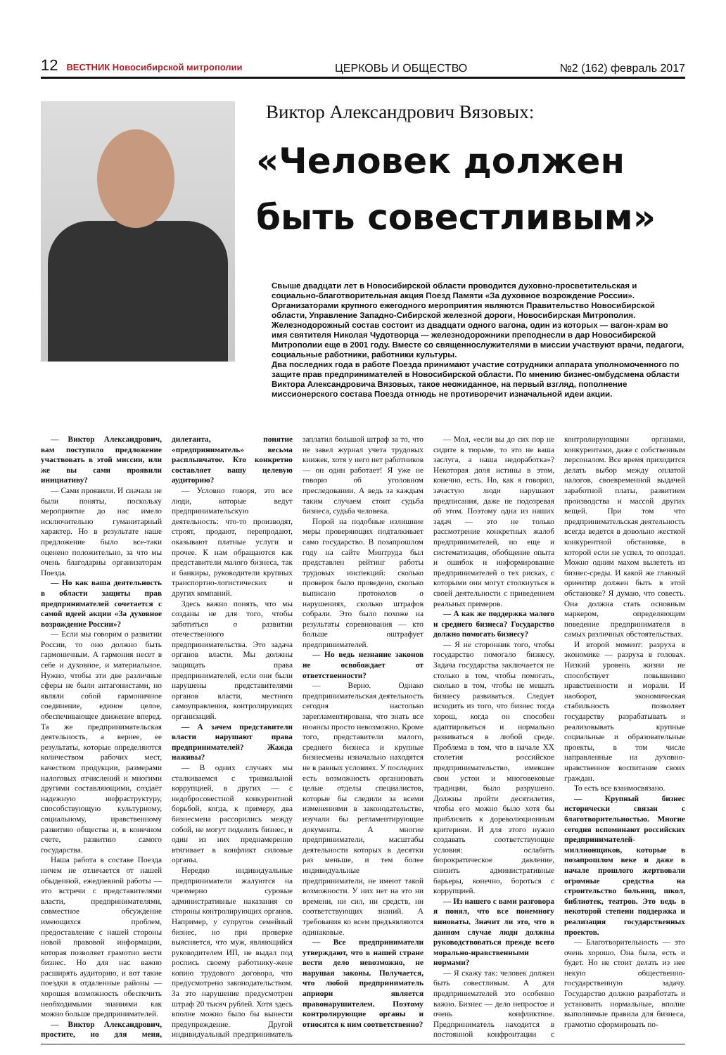12 ВЕСТНИК Новосибирской митрополии
ЦЕРКОВЬ И ОБЩЕСТВО
№2 (162) февраль 2017
Виктор Александрович Вязовых:
«Человек должен быть совестливым»
Свыше двадцати лет в Новосибирской области проводится духовно-просветительская и социально-благотворительная акция Поезд Памяти «За духовное возрождение России». Организаторами крупного ежегодного мероприятия являются Правительство Новосибирской области, Управление Западно-Сибирской железной дороги, Новосибирская Митрополия. Железнодорожный состав состоит из двадцати одного вагона, один из которых — вагон-храм во имя святителя Николая Чудотворца — железнодорожники преподнесли в дар Новосибирской Митрополии еще в 2001 году. Вместе со священнослужителями в миссии участвуют врачи, педагоги, социальные работники, работники культуры.
Два последних года в работе Поезда принимают участие сотрудники аппарата уполномоченного по защите прав предпринимателей в Новосибирской области. По мнению бизнес-омбудсмена области Виктора Александровича Вязовых, такое неожиданное, на первый взгляд, пополнение миссионерского состава Поезда отнюдь не противоречит изначальной идеи акции.
— Виктор Александрович, вам поступило предложение участвовать в этой миссии, или же вы сами проявили инициативу?
— Сами проявили. И сначала не были поняты, поскольку мероприятие до нас имело исключительно гуманитарный характер. Но в результате наше предложение было все-таки оценено положительно, за что мы очень благодарны организаторам Поезда.
— Но как ваша деятельность в области защиты прав предпринимателей сочетается с самой идеей акции «За духовное возрождение России»?
— Если мы говорим о развитии России, то оно должно быть гармоничным. А гармония несет в себе и духовное, и материальное. Нужно, чтобы эти две различные сферы не были антагонистами, но являли собой гармоничное соединение, единое целое, обеспечивающее движение вперед. Та же предпринимательская деятельность, а вернее, ее результаты, которые определяются количеством рабочих мест, качеством продукции, размерами налоговых отчислений и многими другими составляющими, создаёт надежную инфраструктуру, способствующую культурному, социальному, нравственному развитию общества и, в конечном счете, развитию самого государства.
Наша работа в составе Поезда ничем не отличается от нашей обыденной, ежедневной работы — это встречи с представителями власти, предпринимателями, совместное обсуждение имеющихся проблем, предоставление с нашей стороны новой правовой информации, которая позволяет грамотно вести бизнес. Но для нас важно расширять аудиторию, и вот такие поездки в отдаленные районы — хорошая возможность обеспечить необходимыми знаниями как можно больше предпринимателей.
— Виктор Александрович, простите, но для меня, дилетанта, понятие «предприниматель» весьма расплывчатое. Кто конкретно составляет вашу целевую аудиторию?
— Условно говоря, это все люди, которые ведут предпринимательскую деятельность: что-то производят, строят, продают, перепродают, оказывают платные услуги и прочее. К нам обращаются как представители малого бизнеса, так и банкиры, руководители крупных транспортно-логистических и других компаний.
Здесь важно понять, что мы созданы не для того, чтобы заботиться о развитии отечественного предпринимательства. Это задача органов власти. Мы должны защищать права предпринимателей, если они были нарушены представителями органов власти, местного самоуправления, контролирующих организаций.
— А зачем представители власти нарушают права предпринимателей? Жажда наживы?
— В одних случаях мы сталкиваемся с тривиальной коррупцией, в других — с недобросовестной конкурентной борьбой, когда, к примеру, два бизнесмена рассорились между собой, не могут поделить бизнес, и один из них преднамеренно втягивает в конфликт силовые органы.
Нередко индивидуальные предприниматели жалуются на чрезмерно суровые административные наказания со стороны контролирующих органов. Например, у супругов семейный бизнес, но при проверке выясняется, что муж, являющийся руководителем ИП, не выдал под роспись своему работнику-жене копию трудового договора, что предусмотрено законодательством. За это нарушение предусмотрен штраф 20 тысяч рублей. Хотя здесь вполне можно было бы вынести предупреждение. Другой индивидуальный предприниматель заплатил большой штраф за то, что не завел журнал учета трудовых книжек, хотя у него нет работников — он один работает! Я уже не говорю об уголовном преследовании. А ведь за каждым таким случаем стоит судьба бизнеса, судьба человека.
Порой на подобные излишние меры проверяющих подталкивает само государство. В позапрошлом году на сайте Минтруда был представлен рейтинг работы трудовых инспекций: сколько проверок было проведено, сколько выписано протоколов о нарушениях, сколько штрафов собрали. Это было похоже на результаты соревнования — кто больше оштрафует предпринимателей.
— Но ведь незнание законов не освобождает от ответственности?
— Верно. Однако предпринимательская деятельность сегодня настолько зарегламентирована, что знать все нюансы просто невозможно. Кроме того, представители малого, среднего бизнеса и крупные бизнесмены изначально находятся не в равных условиях. У последних есть возможность организовать целые отделы специалистов, которые бы следили за всеми изменениями в законодательстве, изучали бы регламентирующие документы. А многие предприниматели, масштабы деятельности которых в десятки раз меньше, и тем более индивидуальные предприниматели, не имеют такой возможности. У них нет на это ни времени, ни сил, ни средств, ни соответствующих знаний. А требования ко всем предъявляются одинаковые.
— Все предприниматели утверждают, что в нашей стране вести дело невозможно, не нарушая законы. Получается, что любой предприниматель априори является правонарушителем. Поэтому контролирующие органы и относятся к ним соответственно?
— Мол, «если вы до сих пор не сидите в тюрьме, то это не ваша заслуга, а наша недоработка»? Некоторая доля истины в этом, конечно, есть. Но, как я говорил, зачастую люди нарушают предписания, даже не подозревая об этом. Поэтому одна из наших задач — это не только рассмотрение конкретных жалоб предпринимателей, но еще и систематизация, обобщение опыта и ошибок и информирование предпринимателей о тех рисках, с которыми они могут столкнуться в своей деятельности с приведением реальных примеров.
— А как же поддержка малого и среднего бизнеса? Государство должно помогать бизнесу?
— Я не сторонник того, чтобы государство помогало бизнесу. Задача государства заключается не столько в том, чтобы помогать, сколько в том, чтобы не мешать бизнесу развиваться. Следует исходить из того, что бизнес тогда хорош, когда он способен адаптироваться и нормально развиваться в любой среде. Проблема в том, что в начале XX столетия российское предпринимательство, имевшее свои устои и многовековые традиции, было разрушено. Должны пройти десятилетия, чтобы его можно было хотя бы приблизить к дореволюционным критериям. И для этого нужно создавать соответствующие условия: ослабить бюрократическое давление, снизить административные барьеры, конечно, бороться с коррупцией.
— Из нашего с вами разговора я понял, что все понемногу виноваты. Значит ли это, что в данном случае люди должны руководствоваться прежде всего морально-нравственными нормами?
— Я скажу так: человек должен быть совестливым. А для предпринимателей это особенно важно. Бизнес — дело непростое и очень конфликтное. Предприниматель находится в постоянной конфронтации с контролирующими органами, конкурентами, даже с собственным персоналом. Все время приходится делать выбор между оплатой налогов, своевременной выдачей заработной платы, развитием производства и массой других вещей. При том что предпринимательская деятельность всегда ведется в довольно жесткой конкурентной обстановке, в которой если не успел, то опоздал. Можно одним махом вылететь из бизнес-среды. И какой же главный ориентир должен быть в этой обстановке? Я думаю, что совесть. Она должна стать основным маркером, определяющим поведение предпринимателя в самых различных обстоятельствах.
И второй момент: разруха в экономике — разруха в головах. Низкий уровень жизни не способствует повышению нравственности и морали. И наоборот, экономическая стабильность позволяет государству разрабатывать и реализовывать крупные социальные и образовательные проекты, в том числе направленные на духовно-нравственное воспитание своих граждан.
То есть все взаимосвязано.
— Крупный бизнес исторически связан с благотворительностью. Многие сегодня вспоминают российских предпринимателей-миллионщиков, которые в позапрошлом веке и даже в начале прошлого жертвовали огромные средства на строительство больниц, школ, библиотек, театров. Это ведь в некоторой степени поддержка и реализация государственных проектов.
— Благотворительность — это очень хорошо. Она была, есть и будет. Но не стоит делать из нее некую общественно-государственную задачу. Государство должно разработать и установить нормальные, вполне выполнимые правила для бизнеса, грамотно сформировать по-